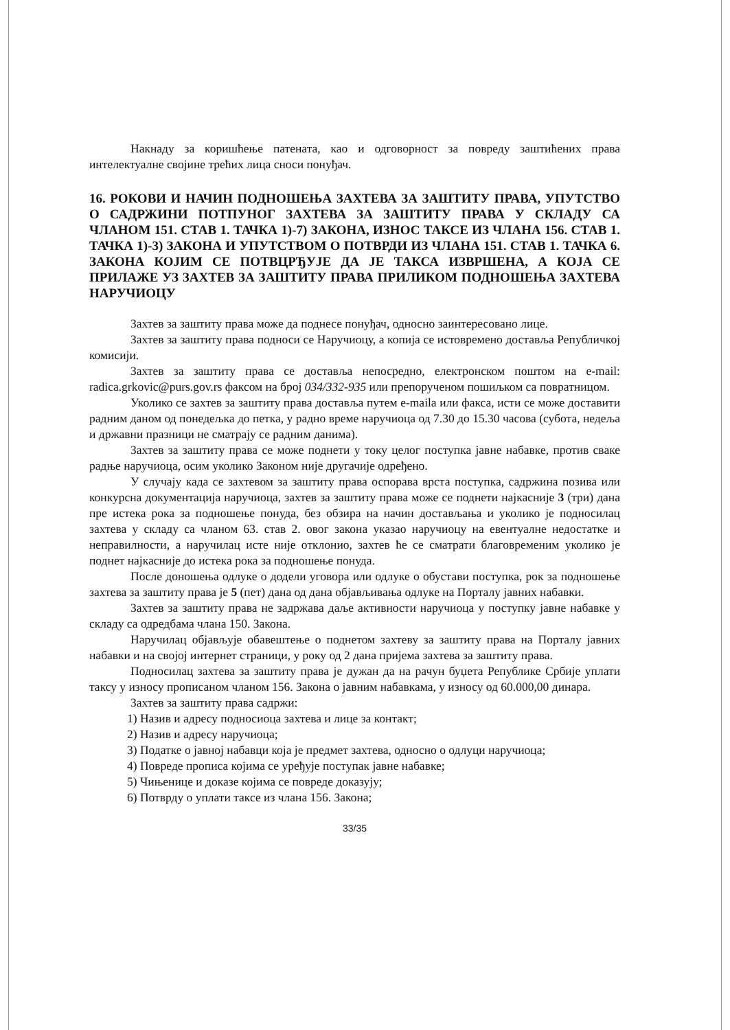Накнаду за коришћење патената, као и одговорност за повреду заштићених права интелектуалне својине трећих лица сноси понуђач.
16. РОКОВИ И НАЧИН ПОДНОШЕЊА ЗАХТЕВА ЗА ЗАШТИТУ ПРАВА, УПУТСТВО О САДРЖИНИ ПОТПУНОГ ЗАХТЕВА ЗА ЗАШТИТУ ПРАВА У СКЛАДУ СА ЧЛАНОМ 151. СТАВ 1. ТАЧКА 1)-7) ЗАКОНА, ИЗНОС ТАКСЕ ИЗ ЧЛАНА 156. СТАВ 1. ТАЧКА 1)-3) ЗАКОНА И УПУТСТВОМ О ПОТВРДИ ИЗ ЧЛАНА 151. СТАВ 1. ТАЧКА 6. ЗАКОНА КОЈИМ СЕ ПОТВЦРЂУЈЕ ДА ЈЕ ТАКСА ИЗВРШЕНА, А КОЈА СЕ ПРИЛАЖЕ УЗ ЗАХТЕВ ЗА ЗАШТИТУ ПРАВА ПРИЛИКОМ ПОДНОШЕЊА ЗАХТЕВА НАРУЧИОЦУ
Захтев за заштиту права може да поднесе понуђач, односно заинтересовано лице.
Захтев за заштиту права подноси се Наручиоцу, а копија се истовремено доставља Републичкој комисији.
Захтев за заштиту права се доставља непосредно, електронском поштом на e-mail: radica.grkovic@purs.gov.rs факсом на број 034/332-935 или препорученом пошиљком са повратницом.
Уколико се захтев за заштиту права доставља путем e-maila или факса, исти се може доставити радним даном од понедељка до петка, у радно време наручиоца од 7.30 до 15.30 часова (субота, недеља и државни празници не сматрају се радним данима).
Захтев за заштиту права се може поднети у току целог поступка јавне набавке, против сваке радње наручиоца, осим уколико Законом није другачије одређено.
У случају када се захтевом за заштиту права оспорава врста поступка, садржина позива или конкурсна документација наручиоца, захтев за заштиту права може се поднети најкасније 3 (три) дана пре истека рока за подношење понуда, без обзира на начин достављања и уколико је подносилац захтева у складу са чланом 63. став 2. овог закона указао наручиоцу на евентуалне недостатке и неправилности, а наручилац исте није отклонио, захтев ће се сматрати благовременим уколико је поднет најкасније до истека рока за подношење понуда.
После доношења одлуке о додели уговора или одлуке о обустави поступка, рок за подношење захтева за заштиту права је 5 (пет) дана од дана објављивања одлуке на Порталу јавних набавки.
Захтев за заштиту права не задржава даље активности наручиоца у поступку јавне набавке у складу са одредбама члана 150. Закона.
Наручилац објављује обавештење о поднетом захтеву за заштиту права на Порталу јавних набавки и на својој интернет страници, у року од 2 дана пријема захтева за заштиту права.
Подносилац захтева за заштиту права је дужан да на рачун буџета Републике Србије уплати таксу у износу прописаном чланом 156. Закона о јавним набавкама, у износу од 60.000,00 динара.
Захтев за заштиту права садржи:
1) Назив и адресу подносиоца захтева и лице за контакт;
2) Назив и адресу наручиоца;
3) Податке о јавној набавци која је предмет захтева, односно о одлуци наручиоца;
4) Повреде прописа којима се уређује поступак јавне набавке;
5) Чињенице и доказе којима се повреде доказују;
6) Потврду о уплати таксе из члана 156. Закона;
33/35